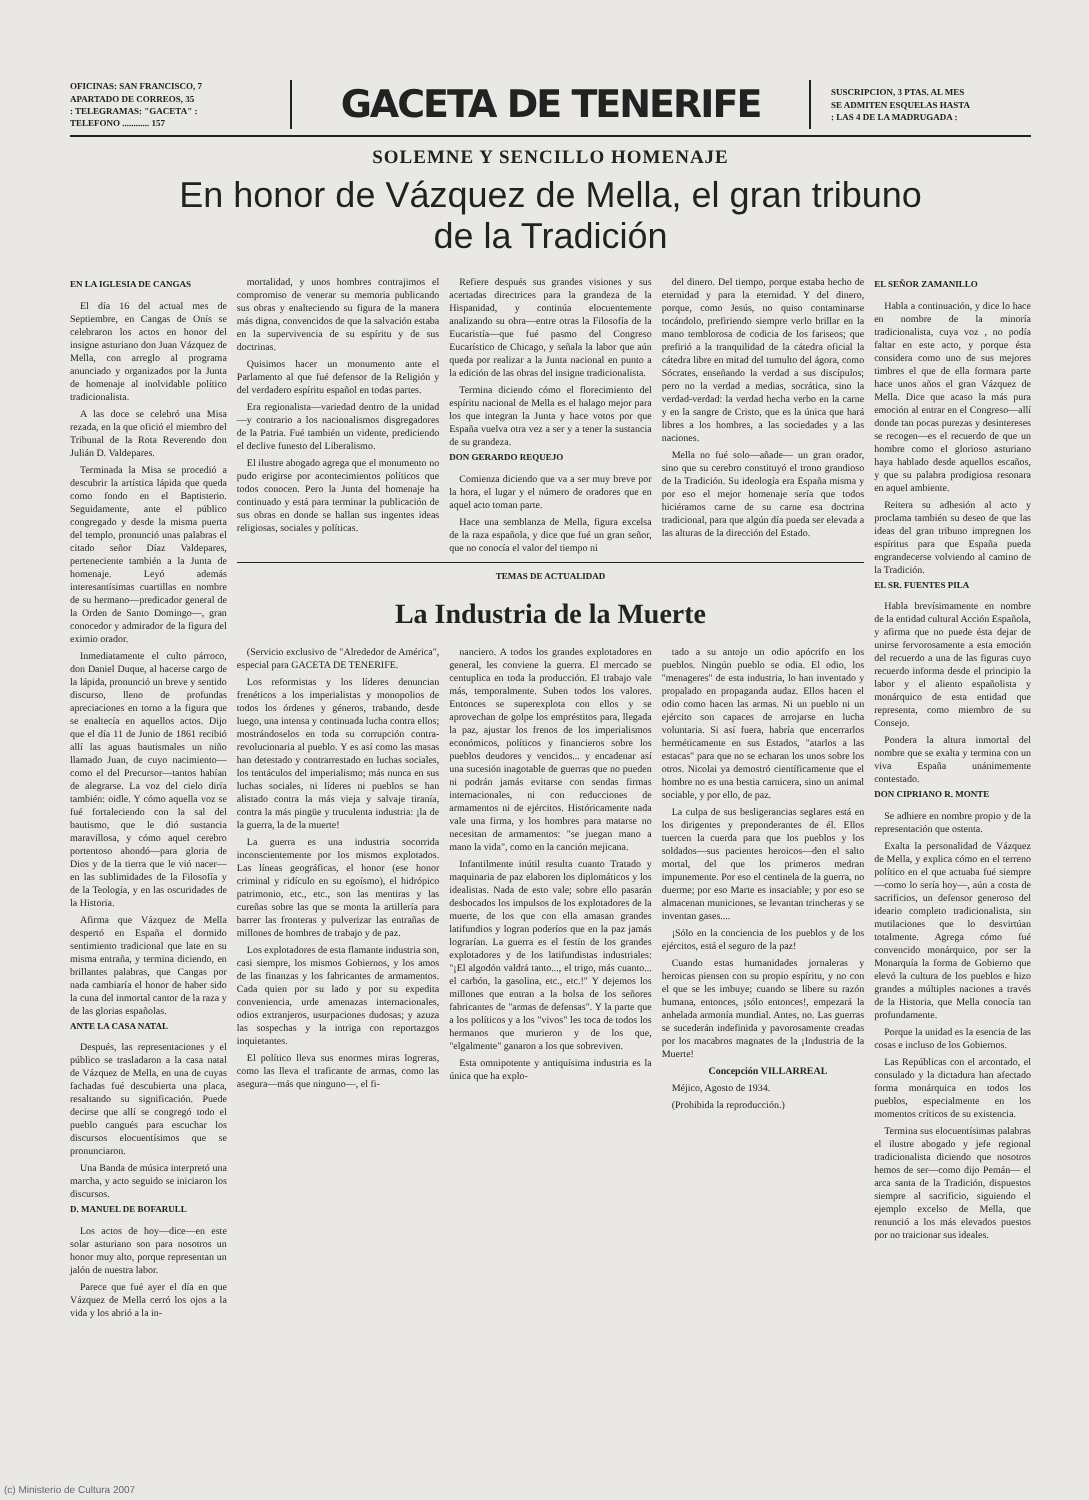OFICINAS: SAN FRANCISCO, 7
APARTADO DE CORREOS, 35
: TELEGRAMAS: "GACETA" :
TELEFONO ............ 157
GACETA DE TENERIFE
SUSCRIPCION, 3 PTAS. AL MES
SE ADMITEN ESQUELAS HASTA
: LAS 4 DE LA MADRUGADA :
SOLEMNE Y SENCILLO HOMENAJE
En honor de Vázquez de Mella, el gran tribuno
de la Tradición
EN LA IGLESIA DE CANGAS
El día 16 del actual mes de Septiembre, en Cangas de Onís se celebraron los actos en honor del insigne asturiano don Juan Vázquez de Mella, con arreglo al programa anunciado y organizados por la Junta de homenaje al inolvidable político tradicionalista.
A las doce se celebró una Misa rezada, en la que ofició el miembro del Tribunal de la Rota Reverendo don Julián D. Valdepares.
Terminada la Misa se procedió a descubrir la artística lápida que queda como fondo en el Baptisterio. Seguidamente, ante el público congregado y desde la misma puerta del templo, pronunció unas palabras el citado señor Díaz Valdepares, perteneciente también a la Junta de homenaje. Leyó además interesantísimas cuartillas en nombre de su hermano—predicador general de la Orden de Santo Domingo—, gran conocedor y admirador de la figura del eximio orador.
Inmediatamente el culto párroco, don Daniel Duque, al hacerse cargo de la lápida, pronunció un breve y sentido discurso, lleno de profundas apreciaciones en torno a la figura que se enaltecía en aquellos actos. Dijo que el día 11 de Junio de 1861 recibió allí las aguas bautismales un niño llamado Juan, de cuyo nacimiento—como el del Precursor—tantos habían de alegrarse. La voz del cielo diría también: oidle. Y cómo aquella voz se fué fortaleciendo con la sal del bautismo, que le dió sustancia maravillosa, y cómo aquel cerebro portentoso ahondó—para gloria de Dios y de la tierra que le vió nacer—en las sublimidades de la Filosofía y de la Teología, y en las oscuridades de la Historia.
Afirma que Vázquez de Mella despertó en España el dormido sentimiento tradicional que late en su misma entraña, y termina diciendo, en brillantes palabras, que Cangas por nada cambiaría el honor de haber sido la cuna del inmortal cantor de la raza y de las glorias españolas.
ANTE LA CASA NATAL
Después, las representaciones y el público se trasladaron a la casa natal de Vázquez de Mella, en una de cuyas fachadas fué descubierta una placa, resaltando su significación. Puede decirse que allí se congregó todo el pueblo cangués para escuchar los discursos elocuentísimos que se pronunciaron.
Una Banda de música interpretó una marcha, y acto seguido se iniciaron los discursos.
D. MANUEL DE BOFARULL
Los actos de hoy—dice—en este solar asturiano son para nosotros un honor muy alto, porque representan un jalón de nuestra labor.
Parece que fué ayer el día en que Vázquez de Mella cerró los ojos a la vida y los abrió a la in-
mortalidad, y unos hombres contrajimos el compromiso de venerar su memoria publicando sus obras y enalteciendo su figura de la manera más digna, convencidos de que la salvación estaba en la supervivencia de su espíritu y de sus doctrinas.
Quisimos hacer un monumento ante el Parlamento al que fué defensor de la Religión y del verdadero espíritu español en todas partes.
Era regionalista—variedad dentro de la unidad—y contrario a los nacionalismos disgregadores de la Patria. Fué también un vidente, prediciendo el declive funesto del Liberalismo.
El ilustre abogado agrega que el monumento no pudo erigirse por acontecimientos políticos que todos conocen. Pero la Junta del homenaje ha continuado y está para terminar la publicación de sus obras en donde se hallan sus ingentes ideas religiosas, sociales y políticas.
Refiere después sus grandes visiones y sus acertadas directrices para la grandeza de la Hispanidad, y continúa elocuentemente analizando su obra—entre otras la Filosofía de la Eucaristía—que fué pasmo del Congreso Eucarístico de Chicago, y señala la labor que aún queda por realizar a la Junta nacional en punto a la edición de las obras del insigne tradicionalista.
Termina diciendo cómo el florecimiento del espíritu nacional de Mella es el halago mejor para los que integran la Junta y hace votos por que España vuelva otra vez a ser y a tener la sustancia de su grandeza.
DON GERARDO REQUEJO
Comienza diciendo que va a ser muy breve por la hora, el lugar y el número de oradores que en aquel acto toman parte.
Hace una semblanza de Mella, figura excelsa de la raza española, y dice que fué un gran señor, que no conocía el valor del tiempo ni
del dinero. Del tiempo, porque estaba hecho de eternidad y para la eternidad. Y del dinero, porque, como Jesús, no quiso contaminarse tocándolo, prefiriendo siempre verlo brillar en la mano temblorosa de codicia de los fariseos; que prefirió a la tranquilidad de la cátedra oficial la cátedra libre en mitad del tumulto del ágora, como Sócrates, enseñando la verdad a sus discípulos; pero no la verdad a medias, socrática, sino la verdad-verdad: la verdad hecha verbo en la carne y en la sangre de Cristo, que es la única que hará libres a los hombres, a las sociedades y a las naciones.
Mella no fué solo—añade— un gran orador, sino que su cerebro constituyó el trono grandioso de la Tradición. Su ideología era España misma y por eso el mejor homenaje sería que todos hiciéramos carne de su carne esa doctrina tradicional, para que algún día pueda ser elevada a las alturas de la dirección del Estado.
TEMAS DE ACTUALIDAD
La Industria de la Muerte
(Servicio exclusivo de "Alrededor de América", especial para GACETA DE TENERIFE.
Los reformistas y los líderes denuncian frenéticos a los imperialistas y monopolios de todos los órdenes y géneros, trabando, desde luego, una intensa y continuada lucha contra ellos; mostrándoselos en toda su corrupción contra-revolucionaria al pueblo. Y es así como las masas han detestado y contrarrestado en luchas sociales, los tentáculos del imperialismo; más nunca en sus luchas sociales, ni líderes ni pueblos se han alistado contra la más vieja y salvaje tiranía, contra la más pingüe y truculenta industria: ¡la de la guerra, la de la muerte!
La guerra es una industria socorrida inconscientemente por los mismos explotados. Las líneas geográficas, el honor (ese honor criminal y ridículo en su egoísmo), el hidrópico patrimonio, etc., etc., son las mentiras y las cureñas sobre las que se monta la artillería para barrer las fronteras y pulverizar las entrañas de millones de hombres de trabajo y de paz.
Los explotadores de esta flamante industria son, casi siempre, los mismos Gobiernos, y los amos de las finanzas y los fabricantes de armamentos. Cada quien por su lado y por su expedita conveniencia, urde amenazas internacionales, odios extranjeros, usurpaciones dudosas; y azuza las sospechas y la intriga con reportazgos inquietantes.
El político lleva sus enormes miras logreras, como las lleva el traficante de armas, como las asegura—más que ninguno—, el fi-
nanciero. A todos los grandes explotadores en general, les conviene la guerra. El mercado se centuplica en toda la producción. El trabajo vale más, temporalmente. Suben todos los valores. Entonces se superexplota con ellos y se aprovechan de golpe los empréstitos para, llegada la paz, ajustar los frenos de los imperialismos económicos, políticos y financieros sobre los pueblos deudores y vencidos... y encadenar así una sucesión inagotable de guerras que no pueden ni podrán jamás evitarse con sendas firmas internacionales, ni con reducciones de armamentos ni de ejércitos. Históricamente nada vale una firma, y los hombres para matarse no necesitan de armamentos: "se juegan mano a mano la vida", como en la canción mejicana.
Infantilmente inútil resulta cuanto Tratado y maquinaria de paz elaboren los diplomáticos y los idealistas. Nada de esto vale; sobre ello pasarán desbocados los impulsos de los explotadores de la muerte, de los que con ella amasan grandes latifundios y logran poderíos que en la paz jamás lograrían. La guerra es el festín de los grandes explotadores y de los latifundistas industriales: "¡El algodón valdrá tanto..., el trigo, más cuanto... el carbón, la gasolina, etc., etc.!" Y dejemos los millones que entran a la bolsa de los señores fabricantes de "armas de defensas". Y la parte que a los políticos y a los "vivos" les toca de todos los hermanos que murieron y de los que, "elgalmente" ganaron a los que sobreviven.
Esta omnipotente y antiquísima industria es la única que ha explo-
tado a su antojo un odio apócrifo en los pueblos. Ningún pueblo se odia. El odio, los "menageres" de esta industria, lo han inventado y propalado en propaganda audaz. Ellos hacen el odio como hacen las armas. Ni un pueblo ni un ejército son capaces de arrojarse en lucha voluntaria. Si así fuera, habría que encerrarlos herméticamente en sus Estados, "atarlos a las estacas" para que no se echaran los unos sobre los otros. Nicolai ya demostró científicamente que el hombre no es una bestia carnicera, sino un animal sociable, y por ello, de paz.
La culpa de sus besligerancias seglares está en los dirigentes y preponderantes de él. Ellos tuercen la cuerda para que los pueblos y los soldados—sus pacientes heroicos—den el salto mortal, del que los primeros medran impunemente. Por eso el centinela de la guerra, no duerme; por eso Marte es insaciable; y por eso se almacenan municiones, se levantan trincheras y se inventan gases....
¡Sólo en la conciencia de los pueblos y de los ejércitos, está el seguro de la paz!
Cuando estas humanidades jornaleras y heroicas piensen con su propio espíritu, y no con el que se les imbuye; cuando se libere su razón humana, entonces, ¡sólo entonces!, empezará la anhelada armonía mundial. Antes, no. Las guerras se sucederán indefinida y pavorosamente creadas por los macabros magnates de la ¡Industria de la Muerte!
Concepción VILLARREAL
Méjico, Agosto de 1934.
(Prohibida la reproducción.)
EL SEÑOR ZAMANILLO
Habla a continuación, y dice lo hace en nombre de la minoría tradicionalista, cuya voz , no podía faltar en este acto, y porque ésta considera como uno de sus mejores timbres el que de ella formara parte hace unos años el gran Vázquez de Mella. Dice que acaso la más pura emoción al entrar en el Congreso—allí donde tan pocas purezas y desintereses se recogen—es el recuerdo de que un hombre como el glorioso asturiano haya hablado desde aquellos escaños, y que su palabra prodigiosa resonara en aquel ambiente.
Reitera su adhesión al acto y proclama también su deseo de que las ideas del gran tribuno impregnen los espíritus para que España pueda engrandecerse volviendo al camino de la Tradición.
EL SR. FUENTES PILA
Habla brevísimamente en nombre de la entidad cultural Acción Española, y afirma que no puede ésta dejar de unirse fervorosamente a esta emoción del recuerdo a una de las figuras cuyo recuerdo informa desde el principio la labor y el aliento españolista y monárquico de esta entidad que representa, como miembro de su Consejo.
Pondera la altura inmortal del nombre que se exalta y termina con un viva España unánimemente contestado.
DON CIPRIANO R. MONTE
Se adhiere en nombre propio y de la representación que ostenta.
Exalta la personalidad de Vázquez de Mella, y explica cómo en el terreno político en el que actuaba fué siempre—como lo sería hoy—, aún a costa de sacrificios, un defensor generoso del ideario completo tradicionalista, sin mutilaciones que lo desvirtúan totalmente. Agrega cómo fué convencido monárquico, por ser la Monarquía la forma de Gobierno que elevó la cultura de los pueblos e hizo grandes a múltiples naciones a través de la Historia, que Mella conocía tan profundamente.
Porque la unidad es la esencia de las cosas e incluso de los Gobiernos.
Las Repúblicas con el arcontado, el consulado y la dictadura han afectado forma monárquica en todos los pueblos, especialmente en los momentos críticos de su existencia.
Termina sus elocuentísimas palabras el ilustre abogado y jefe regional tradicionalista diciendo que nosotros hemos de ser—como dijo Pemán— el arca santa de la Tradición, dispuestos siempre al sacrificio, siguiendo el ejemplo excelso de Mella, que renunció a los más elevados puestos por no traicionar sus ideales.
(c) Ministerio de Cultura 2007